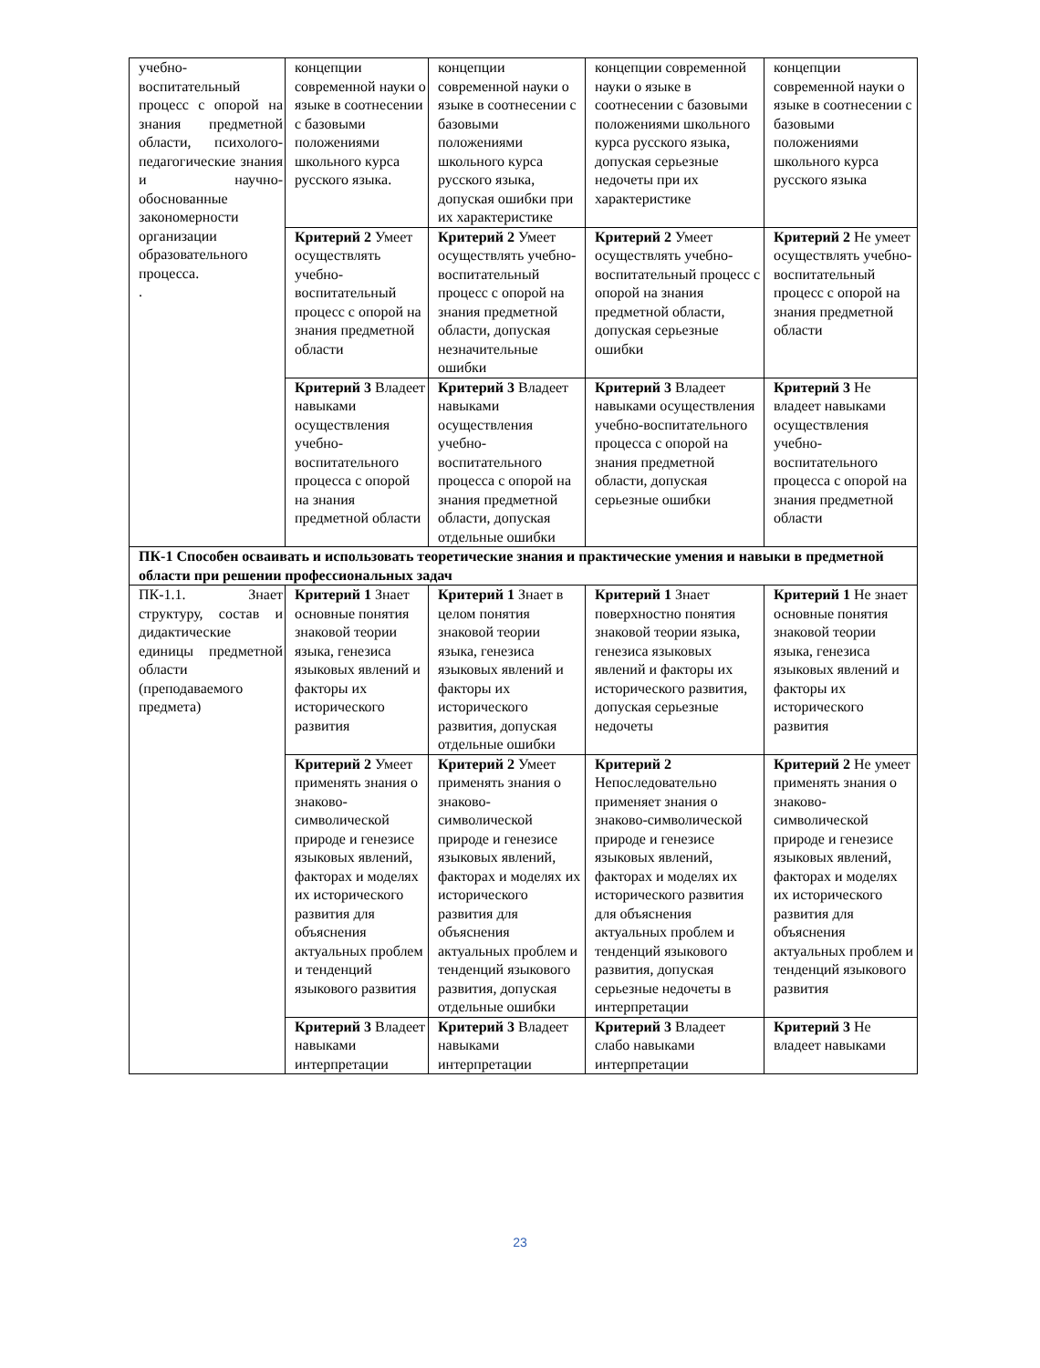| учебно-воспитательный процесс с опорой на знания предметной области, психолого-педагогические знания и научно-обоснованные закономерности организации образовательного процесса. . | концепции современной науки о языке в соотнесении с базовыми положениями школьного курса русского языка. | концепции современной науки о языке в соотнесении с базовыми положениями школьного курса русского языка, допуская ошибки при их характеристике | концепции современной науки о языке в соотнесении с базовыми положениями школьного курса русского языка, допуская серьезные недочеты при их характеристике | концепции современной науки о языке в соотнесении с базовыми положениями школьного курса русского языка |
| | Критерий 2 Умеет осуществлять учебно-воспитательный процесс с опорой на знания предметной области | Критерий 2 Умеет осуществлять учебно-воспитательный процесс с опорой на знания предметной области, допуская незначительные ошибки | Критерий 2 Умеет осуществлять учебно-воспитательный процесс с опорой на знания предметной области, допуская серьезные ошибки | Критерий 2 Не умеет осуществлять учебно-воспитательный процесс с опорой на знания предметной области |
| | Критерий 3 Владеет навыками осуществления учебно-воспитательного процесса с опорой на знания предметной области | Критерий 3 Владеет навыками осуществления учебно-воспитательного процесса с опорой на знания предметной области, допуская отдельные ошибки | Критерий 3 Владеет навыками осуществления учебно-воспитательного процесса с опорой на знания предметной области, допуская серьезные ошибки | Критерий 3 Не владеет навыками осуществления учебно-воспитательного процесса с опорой на знания предметной области |
| ПК-1 Способен осваивать и использовать теоретические знания и практические умения и навыки в предметной области при решении профессиональных задач | | | | |
| ПК-1.1. Знает структуру, состав и дидактические единицы предметной области (преподаваемого предмета) | Критерий 1 Знает основные понятия знаковой теории языка, генезиса языковых явлений и факторы их исторического развития | Критерий 1 Знает в целом понятия знаковой теории языка, генезиса языковых явлений и факторы их исторического развития, допуская отдельные ошибки | Критерий 1 Знает поверхностно понятия знаковой теории языка, генезиса языковых явлений и факторы их исторического развития, допуская серьезные недочеты | Критерий 1 Не знает основные понятия знаковой теории языка, генезиса языковых явлений и факторы их исторического развития |
| | Критерий 2 Умеет применять знания о знаково-символической природе и генезисе языковых явлений, факторах и моделях их исторического развития для объяснения актуальных проблем и тенденций языкового развития | Критерий 2 Умеет применять знания о знаково-символической природе и генезисе языковых явлений, факторах и моделях их исторического развития для объяснения актуальных проблем и тенденций языкового развития, допуская отдельные ошибки | Критерий 2 Непоследовательно применяет знания о знаково-символической природе и генезисе языковых явлений, факторах и моделях их исторического развития для объяснения актуальных проблем и тенденций языкового развития, допуская серьезные недочеты в интерпретации | Критерий 2 Не умеет применять знания о знаково-символической природе и генезисе языковых явлений, факторах и моделях их исторического развития для объяснения актуальных проблем и тенденций языкового развития |
| | Критерий 3 Владеет навыками интерпретации | Критерий 3 Владеет навыками интерпретации | Критерий 3 Владеет слабо навыками интерпретации | Критерий 3 Не владеет навыками |
23